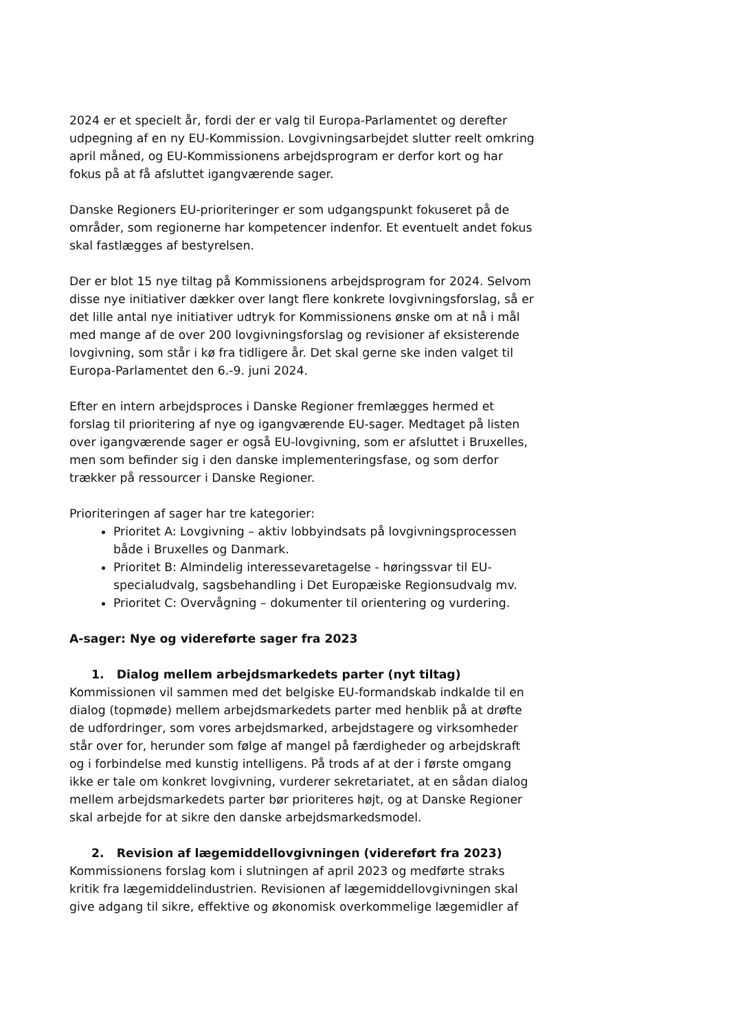2024 er et specielt år, fordi der er valg til Europa-Parlamentet og derefter udpegning af en ny EU-Kommission. Lovgivningsarbejdet slutter reelt omkring april måned, og EU-Kommissionens arbejdsprogram er derfor kort og har fokus på at få afsluttet igangværende sager.
Danske Regioners EU-prioriteringer er som udgangspunkt fokuseret på de områder, som regionerne har kompetencer indenfor. Et eventuelt andet fokus skal fastlægges af bestyrelsen.
Der er blot 15 nye tiltag på Kommissionens arbejdsprogram for 2024. Selvom disse nye initiativer dækker over langt flere konkrete lovgivningsforslag, så er det lille antal nye initiativer udtryk for Kommissionens ønske om at nå i mål med mange af de over 200 lovgivningsforslag og revisioner af eksisterende lovgivning, som står i kø fra tidligere år. Det skal gerne ske inden valget til Europa-Parlamentet den 6.-9. juni 2024.
Efter en intern arbejdsproces i Danske Regioner fremlægges hermed et forslag til prioritering af nye og igangværende EU-sager. Medtaget på listen over igangværende sager er også EU-lovgivning, som er afsluttet i Bruxelles, men som befinder sig i den danske implementeringsfase, og som derfor trækker på ressourcer i Danske Regioner.
Prioriteringen af sager har tre kategorier:
Prioritet A: Lovgivning – aktiv lobbyindsats på lovgivningsprocessen både i Bruxelles og Danmark.
Prioritet B: Almindelig interessevaretagelse - høringssvar til EU-specialudvalg, sagsbehandling i Det Europæiske Regionsudvalg mv.
Prioritet C: Overvågning – dokumenter til orientering og vurdering.
A-sager: Nye og videreførte sager fra 2023
1. Dialog mellem arbejdsmarkedets parter (nyt tiltag)
Kommissionen vil sammen med det belgiske EU-formandskab indkalde til en dialog (topmøde) mellem arbejdsmarkedets parter med henblik på at drøfte de udfordringer, som vores arbejdsmarked, arbejdstagere og virksomheder står over for, herunder som følge af mangel på færdigheder og arbejdskraft og i forbindelse med kunstig intelligens. På trods af at der i første omgang ikke er tale om konkret lovgivning, vurderer sekretariatet, at en sådan dialog mellem arbejdsmarkedets parter bør prioriteres højt, og at Danske Regioner skal arbejde for at sikre den danske arbejdsmarkedsmodel.
2. Revision af lægemiddellovgivningen (videreført fra 2023)
Kommissionens forslag kom i slutningen af april 2023 og medførte straks kritik fra lægemiddelindustrien. Revisionen af lægemiddellovgivningen skal give adgang til sikre, effektive og økonomisk overkommelige lægemidler af